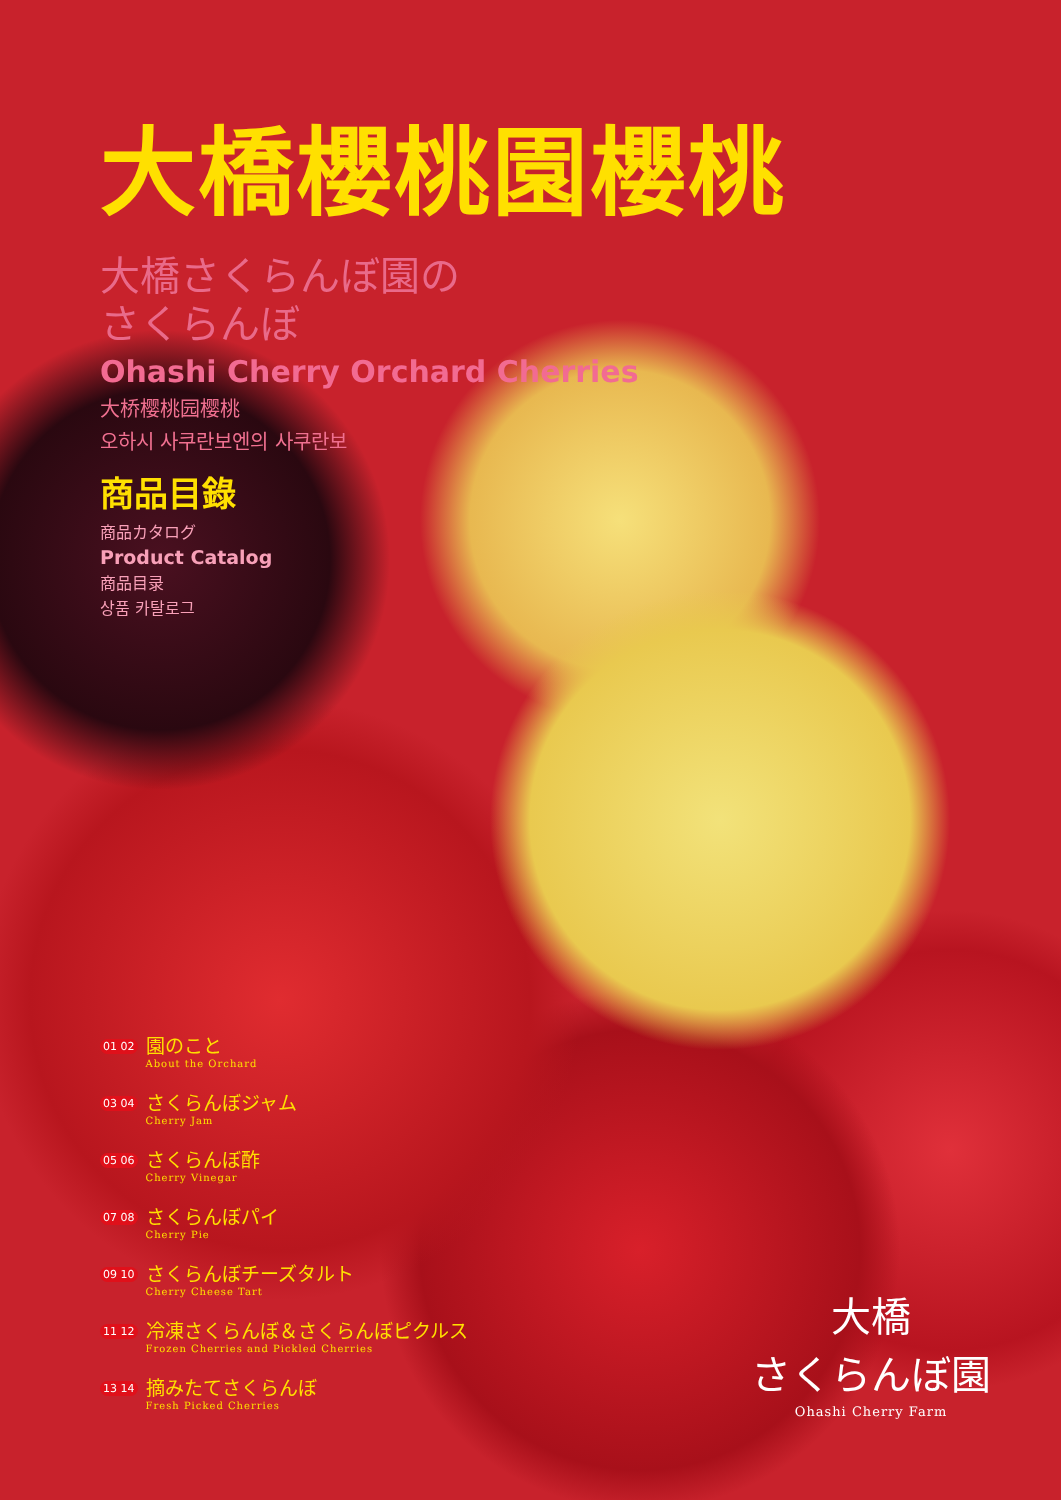大橋櫻桃園櫻桃
大橋さくらんぼ園の
さくらんぼ
Ohashi Cherry Orchard Cherries
大桥樱桃园樱桃
오하시 사쿠란보엔의 사쿠란보
商品目錄
商品カタログ
Product Catalog
商品目录
상품 카탈로그
01 02 園のこと
About the Orchard
03 04 さくらんぼジャム
Cherry Jam
05 06 さくらんぼ酢
Cherry Vinegar
07 08 さくらんぼパイ
Cherry Pie
09 10 さくらんぼチーズタルト
Cherry Cheese Tart
11 12 冷凍さくらんぼ＆さくらんぼピクルス
Frozen Cherries and Pickled Cherries
13 14 摘みたてさくらんぼ
Fresh Picked Cherries
大橋
さくらんぼ園
Ohashi Cherry Farm